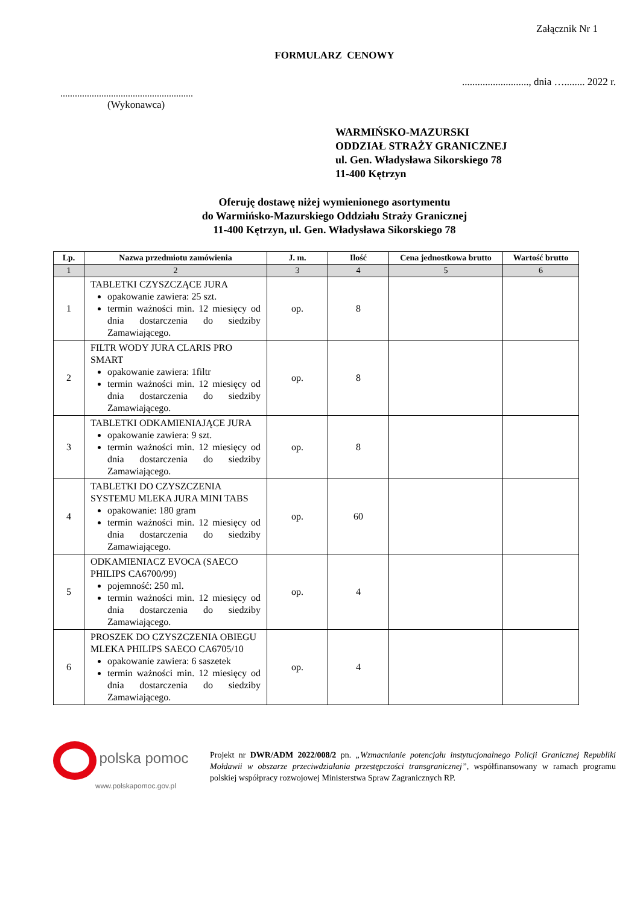Załącznik Nr 1
FORMULARZ CENOWY
.........................., dnia …........ 2022 r.
.......................................................
(Wykonawca)
WARMIŃSKO-MAZURSKI
ODDZIAŁ STRAŻY GRANICZNEJ
ul. Gen. Władysława Sikorskiego 78
11-400 Kętrzyn
Oferuję dostawę niżej wymienionego asortymentu
do Warmińsko-Mazurskiego Oddziału Straży Granicznej
11-400 Kętrzyn, ul. Gen. Władysława Sikorskiego 78
| Lp. | Nazwa przedmiotu zamówienia | J. m. | Ilość | Cena jednostkowa brutto | Wartość brutto |
| --- | --- | --- | --- | --- | --- |
| 1 | 2 | 3 | 4 | 5 | 6 |
| 1 | TABLETKI CZYSZCZĄCE JURA opakowanie zawiera: 25 szt. termin ważności min. 12 miesięcy od dnia dostarczenia do siedziby Zamawiającego. | op. | 8 | | |
| 2 | FILTR WODY JURA CLARIS PRO SMART opakowanie zawiera: 1filtr termin ważności min. 12 miesięcy od dnia dostarczenia do siedziby Zamawiającego. | op. | 8 | | |
| 3 | TABLETKI ODKAMIENIAJĄCE JURA opakowanie zawiera: 9 szt. termin ważności min. 12 miesięcy od dnia dostarczenia do siedziby Zamawiającego. | op. | 8 | | |
| 4 | TABLETKI DO CZYSZCZENIA SYSTEMU MLEKA JURA MINI TABS opakowanie: 180 gram termin ważności min. 12 miesięcy od dnia dostarczenia do siedziby Zamawiającego. | op. | 60 | | |
| 5 | ODKAMIENIACZ EVOCA (SAECO PHILIPS CA6700/99) pojemność: 250 ml. termin ważności min. 12 miesięcy od dnia dostarczenia do siedziby Zamawiającego. | op. | 4 | | |
| 6 | PROSZEK DO CZYSZCZENIA OBIEGU MLEKA PHILIPS SAECO CA6705/10 opakowanie zawiera: 6 saszetek termin ważności min. 12 miesięcy od dnia dostarczenia do siedziby Zamawiającego. | op. | 4 | | |
polska pomoc
www.polskapomoc.gov.pl
Projekt nr DWR/ADM 2022/008/2 pn. „Wzmacnianie potencjału instytucjonalnego Policji Granicznej Republiki Mołdawii w obszarze przeciwdziałania przestępczości transgranicznej”, współfinansowany w ramach programu polskiej współpracy rozwojowej Ministerstwa Spraw Zagranicznych RP.